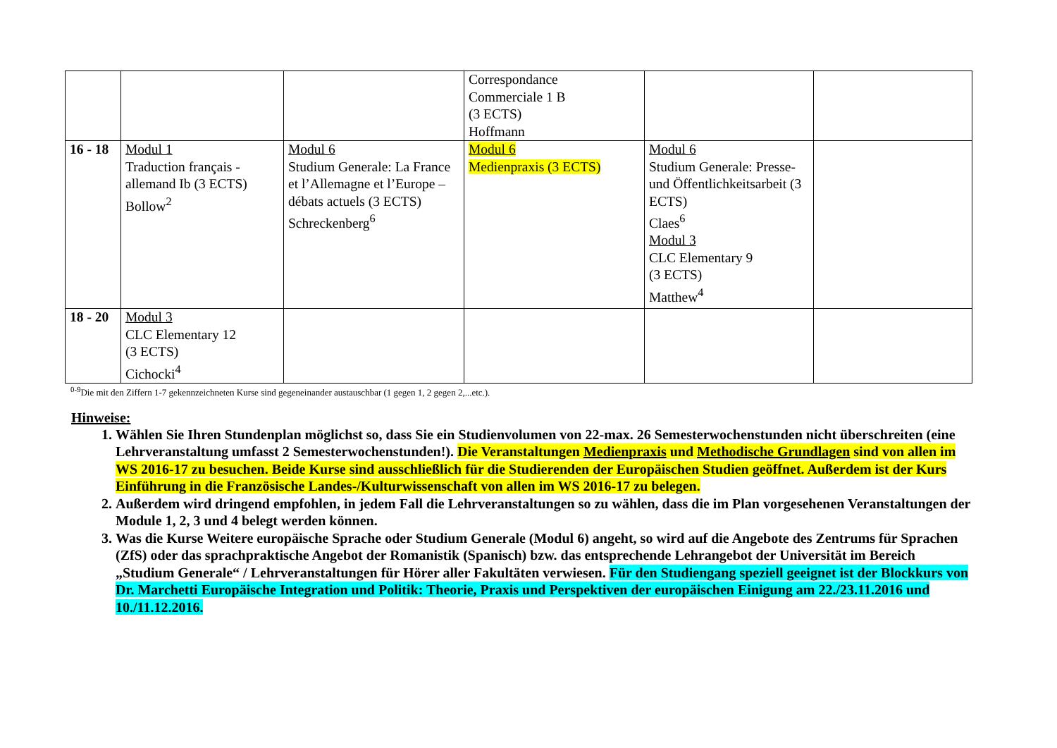| | | | Correspondance Commerciale 1 B (3 ECTS) Hoffmann | | |
| 16 - 18 | Modul 1 Traduction français - allemand Ib (3 ECTS) Bollow<sup>2</sup> | Modul 6 Studium Generale: La France et l’Allemagne et l’Europe – débats actuels (3 ECTS) Schreckenberg<sup>6</sup> | Modul 6 Medienpraxis (3 ECTS) | Modul 6 Studium Generale: Presse- und Öffentlichkeitsarbeit (3 ECTS) Claes<sup>6</sup> Modul 3 CLC Elementary 9 (3 ECTS) Matthew<sup>4</sup> | |
| 18 - 20 | Modul 3 CLC Elementary 12 (3 ECTS) Cichocki<sup>4</sup> | | | | |
<sup>0-9</sup>Die mit den Ziffern 1-7 gekennzeichneten Kurse sind gegeneinander austauschbar (1 gegen 1, 2 gegen 2,...etc.).
Hinweise:
1. Wählen Sie Ihren Stundenplan möglichst so, dass Sie ein Studienvolumen von 22-max. 26 Semesterwochenstunden nicht überschreiten (eine Lehrveranstaltung umfasst 2 Semesterwochenstunden!). Die Veranstaltungen Medienpraxis und Methodische Grundlagen sind von allen im WS 2016-17 zu besuchen. Beide Kurse sind ausschließlich für die Studierenden der Europäischen Studien geöffnet. Außerdem ist der Kurs Einführung in die Französische Landes-/Kulturwissenschaft von allen im WS 2016-17 zu belegen.
2. Außerdem wird dringend empfohlen, in jedem Fall die Lehrveranstaltungen so zu wählen, dass die im Plan vorgesehenen Veranstaltungen der Module 1, 2, 3 und 4 belegt werden können.
3. Was die Kurse Weitere europäische Sprache oder Studium Generale (Modul 6) angeht, so wird auf die Angebote des Zentrums für Sprachen (ZfS) oder das sprachpraktische Angebot der Romanistik (Spanisch) bzw. das entsprechende Lehrangebot der Universität im Bereich „Studium Generale“ / Lehrveranstaltungen für Hörer aller Fakultäten verwiesen. Für den Studiengang speziell geeignet ist der Blockkurs von Dr. Marchetti Europäische Integration und Politik: Theorie, Praxis und Perspektiven der europäischen Einigung am 22./23.11.2016 und 10./11.12.2016.